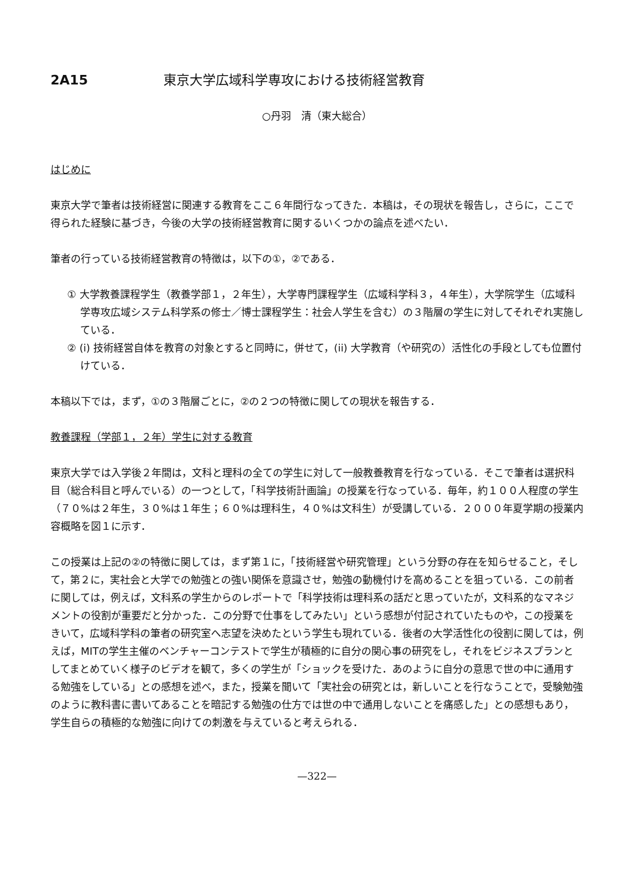2A15 東京大学広域科学専攻における技術経営教育
○丹羽　清（東大総合）
はじめに
東京大学で筆者は技術経営に関連する教育をここ６年間行なってきた．本稿は，その現状を報告し，さらに，ここで得られた経験に基づき，今後の大学の技術経営教育に関するいくつかの論点を述べたい．
筆者の行っている技術経営教育の特徴は，以下の①，②である．
① 大学教養課程学生（教養学部１，２年生），大学専門課程学生（広域科学科３，４年生），大学院学生（広域科学専攻広域システム科学系の修士／博士課程学生：社会人学生を含む）の３階層の学生に対してそれぞれ実施している．
② (i) 技術経営自体を教育の対象とすると同時に，併せて，(ii) 大学教育（や研究の）活性化の手段としても位置付けている．
本稿以下では，まず，①の３階層ごとに，②の２つの特徴に関しての現状を報告する．
教養課程（学部１，２年）学生に対する教育
東京大学では入学後２年間は，文科と理科の全ての学生に対して一般教養教育を行なっている．そこで筆者は選択科目（総合科目と呼んでいる）の一つとして，「科学技術計画論」の授業を行なっている．毎年，約１００人程度の学生（７０%は２年生，３０%は１年生；６０%は理科生，４０%は文科生）が受講している．２０００年夏学期の授業内容概略を図１に示す．
この授業は上記の②の特徴に関しては，まず第１に，「技術経営や研究管理」という分野の存在を知らせること，そして，第２に，実社会と大学での勉強との強い関係を意識させ，勉強の動機付けを高めることを狙っている．この前者に関しては，例えば，文科系の学生からのレポートで「科学技術は理科系の話だと思っていたが，文科系的なマネジメントの役割が重要だと分かった．この分野で仕事をしてみたい」という感想が付記されていたものや，この授業をきいて，広域科学科の筆者の研究室へ志望を決めたという学生も現れている．後者の大学活性化の役割に関しては，例えば，MITの学生主催のベンチャーコンテストで学生が積極的に自分の関心事の研究をし，それをビジネスプランとしてまとめていく様子のビデオを観て，多くの学生が「ショックを受けた．あのように自分の意思で世の中に通用する勉強をしている」との感想を述べ，また，授業を聞いて「実社会の研究とは，新しいことを行なうことで，受験勉強のように教科書に書いてあることを暗記する勉強の仕方では世の中で通用しないことを痛感した」との感想もあり，学生自らの積極的な勉強に向けての刺激を与えていると考えられる．
—322—